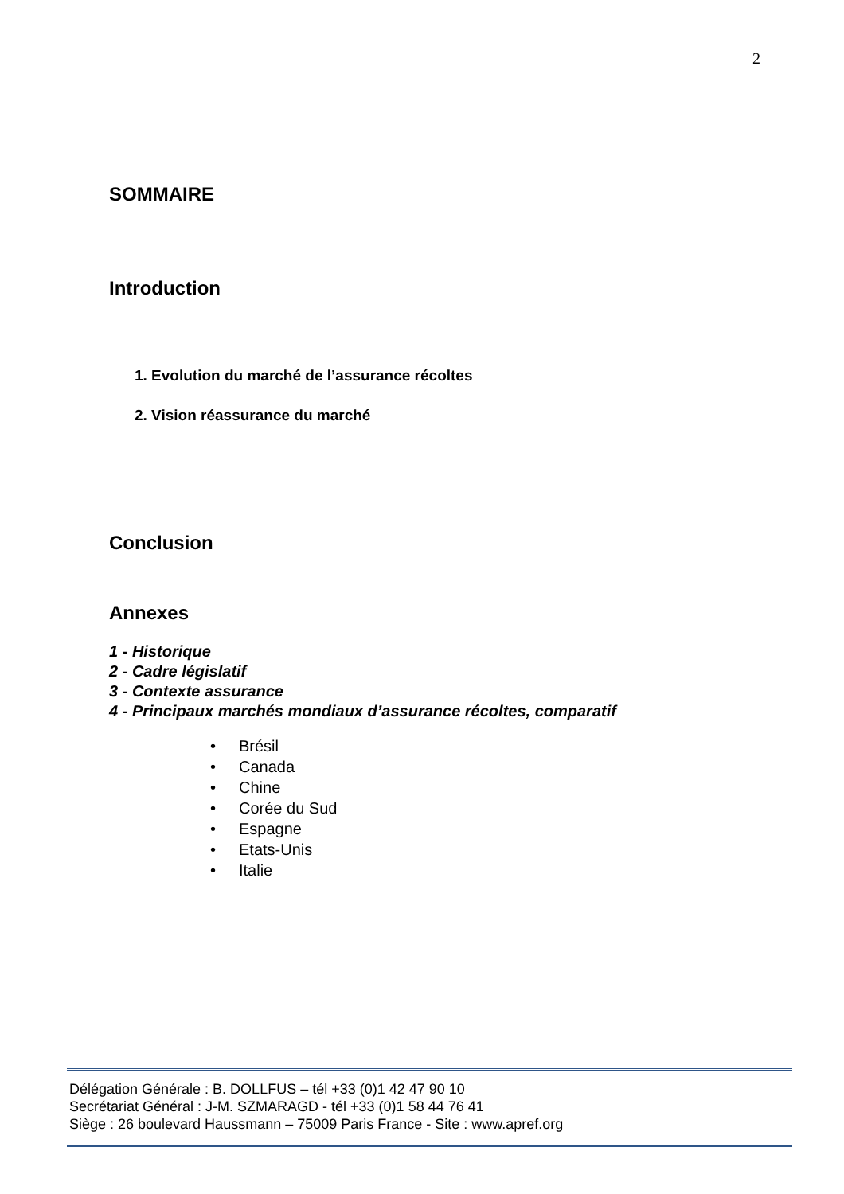2
SOMMAIRE
Introduction
1. Evolution du marché de l’assurance récoltes
2. Vision réassurance du marché
Conclusion
Annexes
1 - Historique
2 - Cadre législatif
3 - Contexte assurance
4 - Principaux marchés mondiaux d’assurance récoltes, comparatif
• Brésil
• Canada
• Chine
• Corée du Sud
• Espagne
• Etats-Unis
• Italie
Délégation Générale : B. DOLLFUS – tél +33 (0)1 42 47 90 10
Secrétariat Général : J-M. SZMARAGD - tél +33 (0)1 58 44 76 41
Siège : 26 boulevard Haussmann – 75009 Paris France - Site : www.apref.org